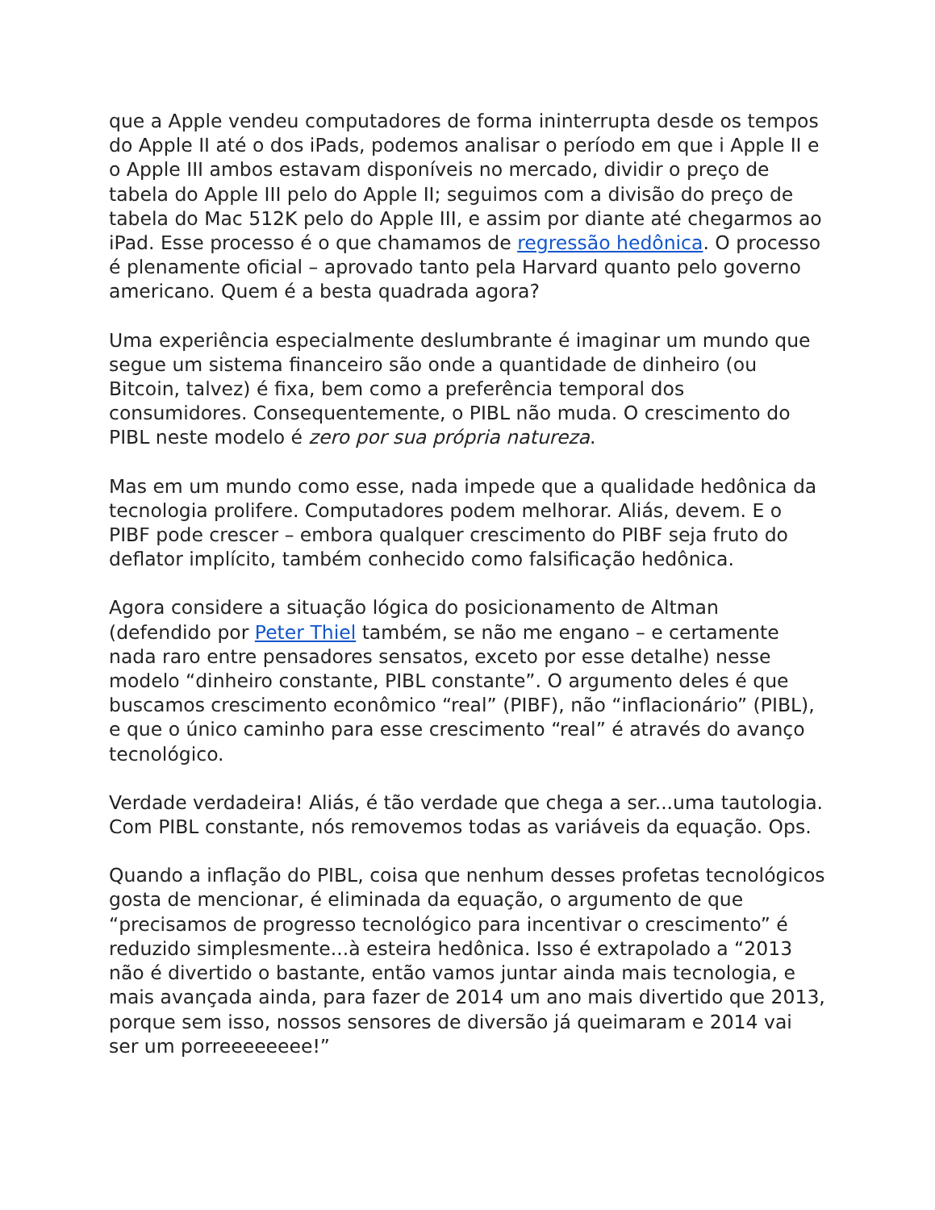que a Apple vendeu computadores de forma ininterrupta desde os tempos do Apple II até o dos iPads, podemos analisar o período em que i Apple II e o Apple III ambos estavam disponíveis no mercado, dividir o preço de tabela do Apple III pelo do Apple II; seguimos com a divisão do preço de tabela do Mac 512K pelo do Apple III, e assim por diante até chegarmos ao iPad. Esse processo é o que chamamos de regressão hedônica. O processo é plenamente oficial – aprovado tanto pela Harvard quanto pelo governo americano. Quem é a besta quadrada agora?
Uma experiência especialmente deslumbrante é imaginar um mundo que segue um sistema financeiro são onde a quantidade de dinheiro (ou Bitcoin, talvez) é fixa, bem como a preferência temporal dos consumidores. Consequentemente, o PIBL não muda. O crescimento do PIBL neste modelo é zero por sua própria natureza.
Mas em um mundo como esse, nada impede que a qualidade hedônica da tecnologia prolifere. Computadores podem melhorar. Aliás, devem. E o PIBF pode crescer – embora qualquer crescimento do PIBF seja fruto do deflator implícito, também conhecido como falsificação hedônica.
Agora considere a situação lógica do posicionamento de Altman (defendido por Peter Thiel também, se não me engano – e certamente nada raro entre pensadores sensatos, exceto por esse detalhe) nesse modelo “dinheiro constante, PIBL constante”. O argumento deles é que buscamos crescimento econômico “real” (PIBF), não “inflacionário” (PIBL), e que o único caminho para esse crescimento “real” é através do avanço tecnológico.
Verdade verdadeira! Aliás, é tão verdade que chega a ser...uma tautologia. Com PIBL constante, nós removemos todas as variáveis da equação. Ops.
Quando a inflação do PIBL, coisa que nenhum desses profetas tecnológicos gosta de mencionar, é eliminada da equação, o argumento de que “precisamos de progresso tecnológico para incentivar o crescimento” é reduzido simplesmente...à esteira hedônica. Isso é extrapolado a “2013 não é divertido o bastante, então vamos juntar ainda mais tecnologia, e mais avançada ainda, para fazer de 2014 um ano mais divertido que 2013, porque sem isso, nossos sensores de diversão já queimaram e 2014 vai ser um porreeeeeeee!”